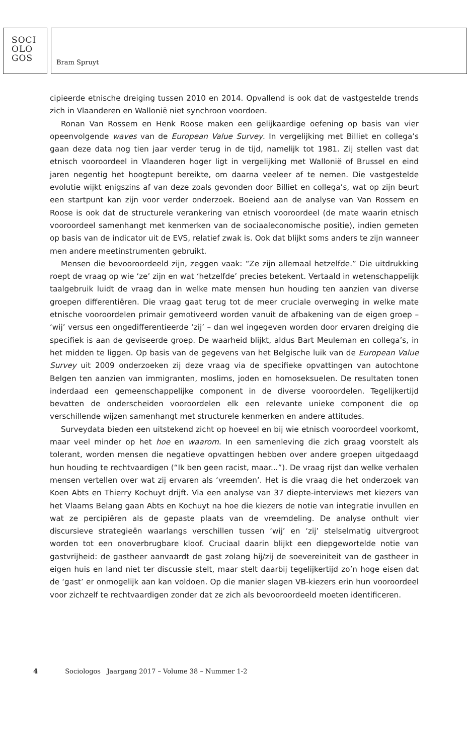SOCI
OLO
GOS
Bram Spruyt
cipieerde etnische dreiging tussen 2010 en 2014. Opvallend is ook dat de vastgestelde trends zich in Vlaanderen en Wallonië niet synchroon voordoen.
Ronan Van Rossem en Henk Roose maken een gelijkaardige oefening op basis van vier opeenvolgende waves van de European Value Survey. In vergelijking met Billiet en collega’s gaan deze data nog tien jaar verder terug in de tijd, namelijk tot 1981. Zij stellen vast dat etnisch vooroordeel in Vlaanderen hoger ligt in vergelijking met Wallonië of Brussel en eind jaren negentig het hoogtepunt bereikte, om daarna veeleer af te nemen. Die vastgestelde evolutie wijkt enigszins af van deze zoals gevonden door Billiet en collega’s, wat op zijn beurt een startpunt kan zijn voor verder onderzoek. Boeiend aan de analyse van Van Rossem en Roose is ook dat de structurele verankering van etnisch vooroordeel (de mate waarin etnisch vooroordeel samenhangt met kenmerken van de sociaaleconomische positie), indien gemeten op basis van de indicator uit de EVS, relatief zwak is. Ook dat blijkt soms anders te zijn wanneer men andere meetinstrumenten gebruikt.
Mensen die bevooroordeeld zijn, zeggen vaak: “Ze zijn allemaal hetzelfde.” Die uitdrukking roept de vraag op wie ‘ze’ zijn en wat ‘hetzelfde’ precies betekent. Vertaald in wetenschappelijk taalgebruik luidt de vraag dan in welke mate mensen hun houding ten aanzien van diverse groepen differentiëren. Die vraag gaat terug tot de meer cruciale overweging in welke mate etnische vooroordelen primair gemotiveerd worden vanuit de afbakening van de eigen groep – ‘wij’ versus een ongedifferentieerde ‘zij’ – dan wel ingegeven worden door ervaren dreiging die specifiek is aan de geviseerde groep. De waarheid blijkt, aldus Bart Meuleman en collega’s, in het midden te liggen. Op basis van de gegevens van het Belgische luik van de European Value Survey uit 2009 onderzoeken zij deze vraag via de specifieke opvattingen van autochtone Belgen ten aanzien van immigranten, moslims, joden en homoseksuelen. De resultaten tonen inderdaad een gemeenschappelijke component in de diverse vooroordelen. Tegelijkertijd bevatten de onderscheiden vooroordelen elk een relevante unieke component die op verschillende wijzen samenhangt met structurele kenmerken en andere attitudes.
Surveydata bieden een uitstekend zicht op hoeveel en bij wie etnisch vooroordeel voorkomt, maar veel minder op het hoe en waarom. In een samenleving die zich graag voorstelt als tolerant, worden mensen die negatieve opvattingen hebben over andere groepen uitgedaagd hun houding te rechtvaardigen (“Ik ben geen racist, maar...”). De vraag rijst dan welke verhalen mensen vertellen over wat zij ervaren als ‘vreemden’. Het is die vraag die het onderzoek van Koen Abts en Thierry Kochuyt drijft. Via een analyse van 37 diepte-interviews met kiezers van het Vlaams Belang gaan Abts en Kochuyt na hoe die kiezers de notie van integratie invullen en wat ze percipiëren als de gepaste plaats van de vreemdeling. De analyse onthult vier discursieve strategieën waarlangs verschillen tussen ‘wij’ en ‘zij’ stelselmatig uitvergroot worden tot een onoverbrugbare kloof. Cruciaal daarin blijkt een diepgewortelde notie van gastvrijheid: de gastheer aanvaardt de gast zolang hij/zij de soevereiniteit van de gastheer in eigen huis en land niet ter discussie stelt, maar stelt daarbij tegelijkertijd zo’n hoge eisen dat de ‘gast’ er onmogelijk aan kan voldoen. Op die manier slagen VB-kiezers erin hun vooroordeel voor zichzelf te rechtvaardigen zonder dat ze zich als bevooroordeeld moeten identificeren.
4 Sociologos Jaargang 2017 – Volume 38 – Nummer 1-2